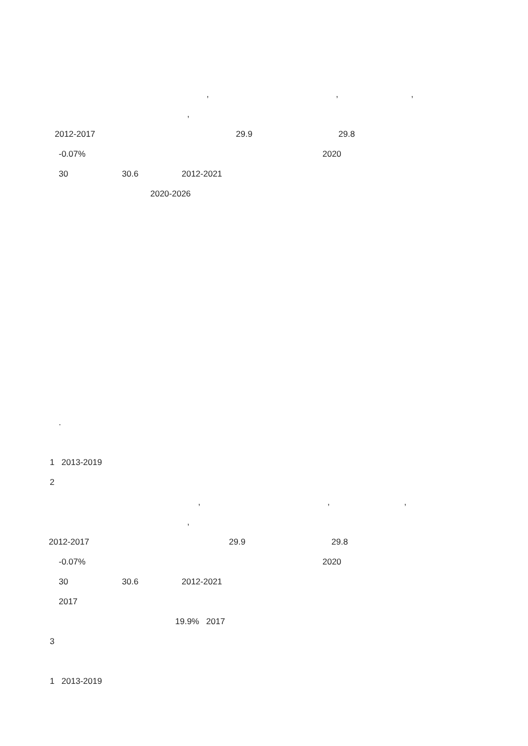, , ,
,
2012-2017 29.9 29.8
-0.07% 2020
30 30.6 2012-2021
2020-2026
.
1 2013-2019 2 , , ,
,
2012-2017 29.9 29.8
-0.07% 2020
30 30.6 2012-2021
2017 19.9% 2017
3 1 2013-2019